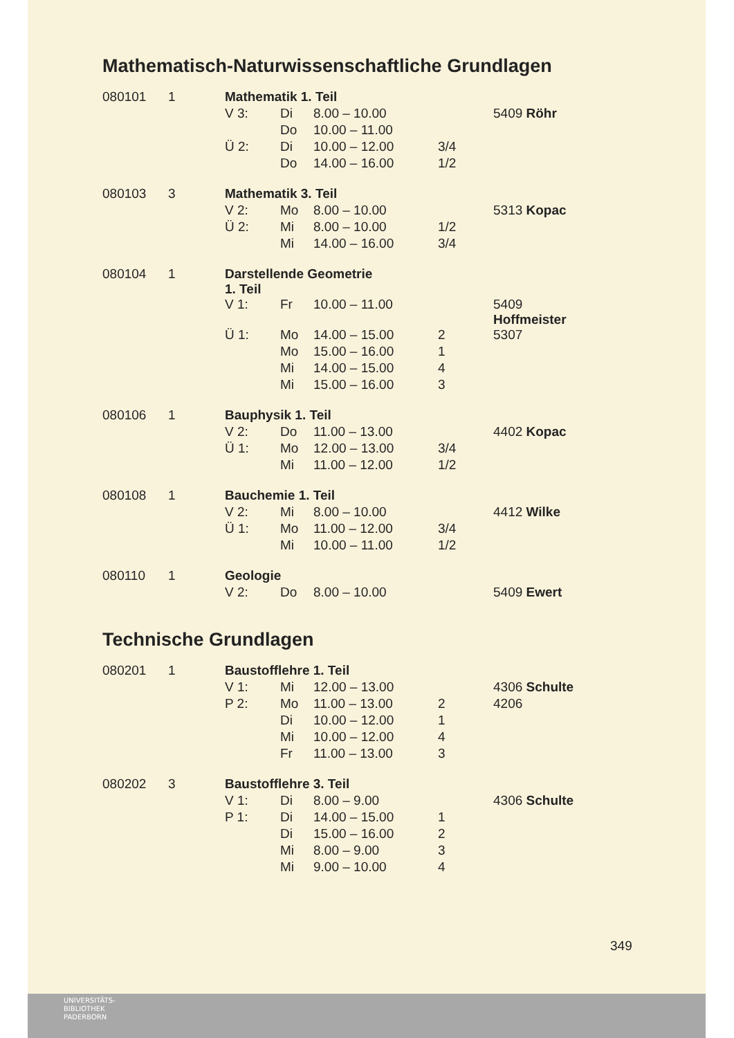Mathematisch-Naturwissenschaftliche Grundlagen
| 080101 | 1 | Mathematik 1. Teil | | | | |
| | | V 3: | Di | 8.00 – 10.00 | | 5409 Röhr |
| | | | Do | 10.00 – 11.00 | | |
| | | Ü 2: | Di | 10.00 – 12.00 | 3/4 | |
| | | | Do | 14.00 – 16.00 | 1/2 | |
| 080103 | 3 | Mathematik 3. Teil | | | | |
| | | V 2: | Mo | 8.00 – 10.00 | | 5313 Kopac |
| | | Ü 2: | Mi | 8.00 – 10.00 | 1/2 | |
| | | | Mi | 14.00 – 16.00 | 3/4 | |
| 080104 | 1 | Darstellende Geometrie 1. Teil | | | | |
| | | V 1: | Fr | 10.00 – 11.00 | | 5409 Hoffmeister |
| | | Ü 1: | Mo | 14.00 – 15.00 | 2 | 5307 |
| | | | Mo | 15.00 – 16.00 | 1 | |
| | | | Mi | 14.00 – 15.00 | 4 | |
| | | | Mi | 15.00 – 16.00 | 3 | |
| 080106 | 1 | Bauphysik 1. Teil | | | | |
| | | V 2: | Do | 11.00 – 13.00 | | 4402 Kopac |
| | | Ü 1: | Mo | 12.00 – 13.00 | 3/4 | |
| | | | Mi | 11.00 – 12.00 | 1/2 | |
| 080108 | 1 | Bauchemie 1. Teil | | | | |
| | | V 2: | Mi | 8.00 – 10.00 | | 4412 Wilke |
| | | Ü 1: | Mo | 11.00 – 12.00 | 3/4 | |
| | | | Mi | 10.00 – 11.00 | 1/2 | |
| 080110 | 1 | Geologie | | | | |
| | | V 2: | Do | 8.00 – 10.00 | | 5409 Ewert |
Technische Grundlagen
| 080201 | 1 | Baustofflehre 1. Teil | | | | |
| | | V 1: | Mi | 12.00 – 13.00 | | 4306 Schulte |
| | | P 2: | Mo | 11.00 – 13.00 | 2 | 4206 |
| | | | Di | 10.00 – 12.00 | 1 | |
| | | | Mi | 10.00 – 12.00 | 4 | |
| | | | Fr | 11.00 – 13.00 | 3 | |
| 080202 | 3 | Baustofflehre 3. Teil | | | | |
| | | V 1: | Di | 8.00 – 9.00 | | 4306 Schulte |
| | | P 1: | Di | 14.00 – 15.00 | 1 | |
| | | | Di | 15.00 – 16.00 | 2 | |
| | | | Mi | 8.00 – 9.00 | 3 | |
| | | | Mi | 9.00 – 10.00 | 4 | |
349
UNIVERSITÄTS-
BIBLIOTHEK
PADERBORN